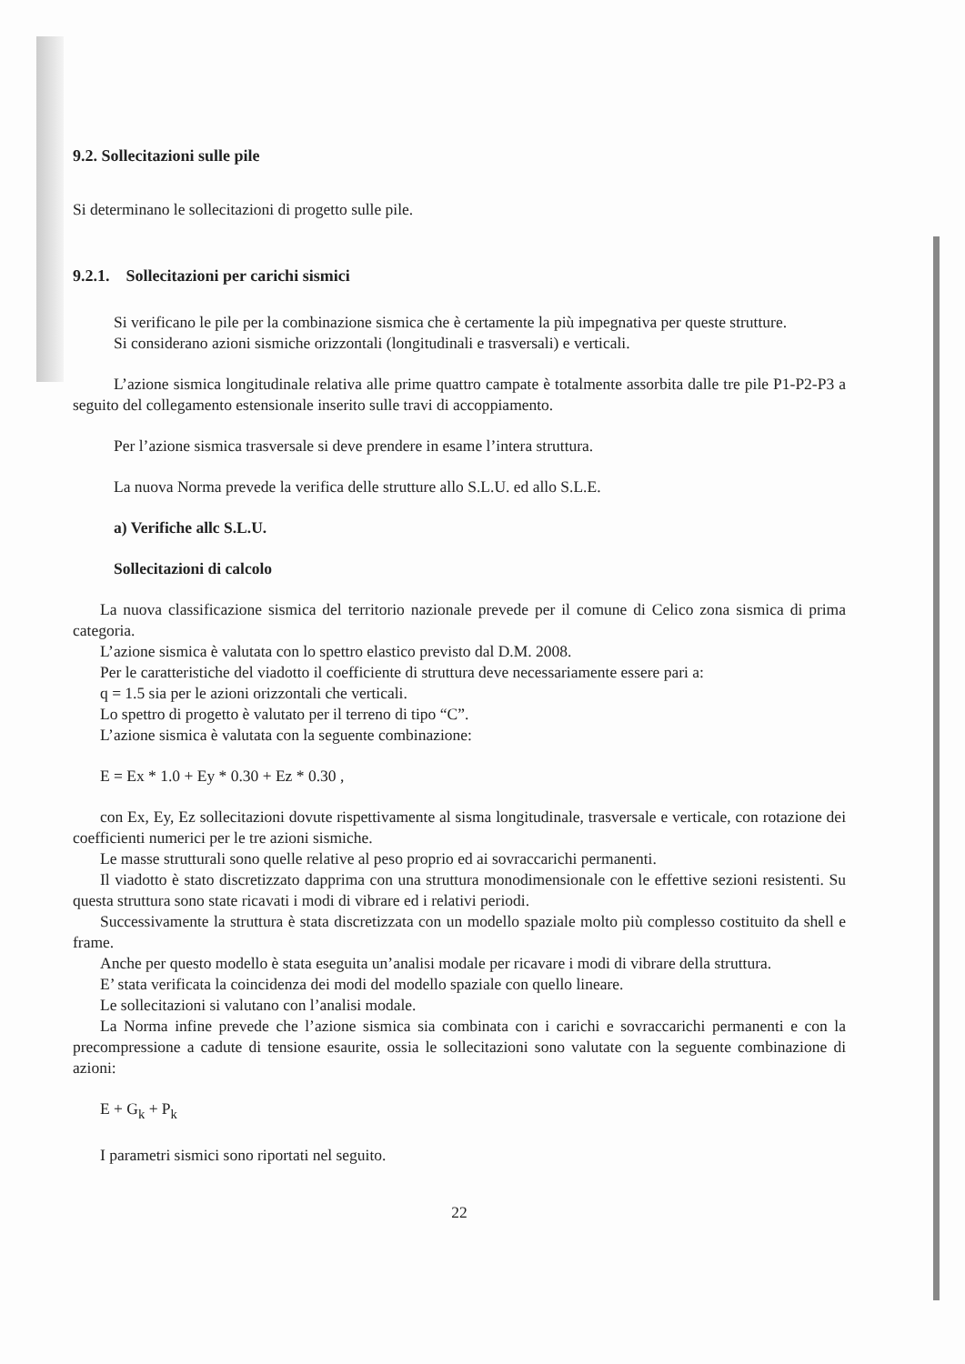9.2. Sollecitazioni sulle pile
Si determinano le sollecitazioni di progetto sulle pile.
9.2.1. Sollecitazioni per carichi sismici
Si verificano le pile per la combinazione sismica che è certamente la più impegnativa per queste strutture.
Si considerano azioni sismiche orizzontali (longitudinali e trasversali) e verticali.
L’azione sismica longitudinale relativa alle prime quattro campate è totalmente assorbita dalle tre pile P1-P2-P3 a seguito del collegamento estensionale inserito sulle travi di accoppiamento.
Per l’azione sismica trasversale si deve prendere in esame l’intera struttura.
La nuova Norma prevede la verifica delle strutture allo S.L.U. ed allo S.L.E.
a) Verifiche allc S.L.U.
Sollecitazioni di calcolo
La nuova classificazione sismica del territorio nazionale prevede per il comune di Celico zona sismica di prima categoria.
L’azione sismica è valutata con lo spettro elastico previsto dal D.M. 2008.
Per le caratteristiche del viadotto il coefficiente di struttura deve necessariamente essere pari a:
q = 1.5 sia per le azioni orizzontali che verticali.
Lo spettro di progetto è valutato per il terreno di tipo “C”.
L’azione sismica è valutata con la seguente combinazione:
E = Ex * 1.0 + Ey * 0.30 + Ez * 0.30 ,
con Ex, Ey, Ez sollecitazioni dovute rispettivamente al sisma longitudinale, trasversale e verticale, con rotazione dei coefficienti numerici per le tre azioni sismiche.
Le masse strutturali sono quelle relative al peso proprio ed ai sovraccarichi permanenti.
Il viadotto è stato discretizzato dapprima con una struttura monodimensionale con le effettive sezioni resistenti. Su questa struttura sono state ricavati i modi di vibrare ed i relativi periodi.
Successivamente la struttura è stata discretizzata con un modello spaziale molto più complesso costituito da shell e frame.
Anche per questo modello è stata eseguita un’analisi modale per ricavare i modi di vibrare della struttura.
E’ stata verificata la coincidenza dei modi del modello spaziale con quello lineare.
Le sollecitazioni si valutano con l’analisi modale.
La Norma infine prevede che l’azione sismica sia combinata con i carichi e sovraccarichi permanenti e con la precompressione a cadute di tensione esaurite, ossia le sollecitazioni sono valutate con la seguente combinazione di azioni:
E + G<sub>k</sub> + P<sub>k</sub>
I parametri sismici sono riportati nel seguito.
22